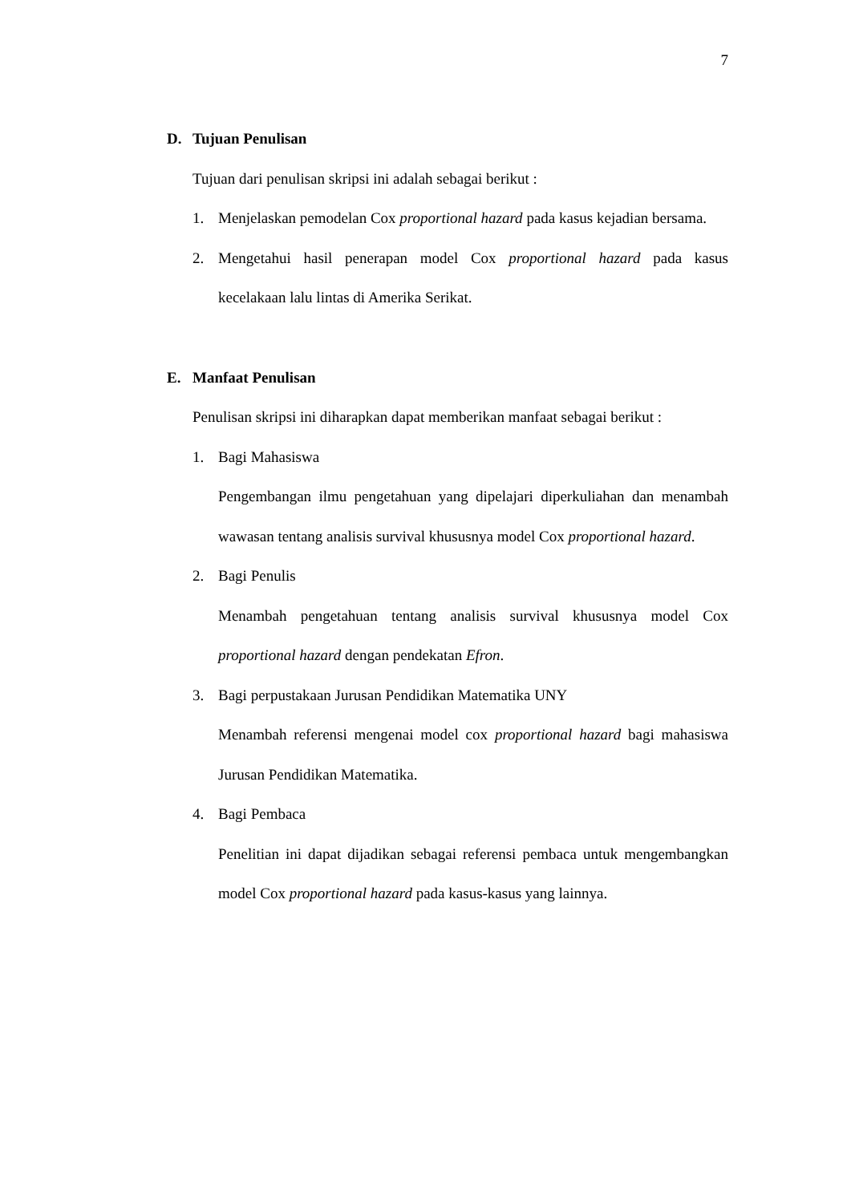7
D. Tujuan Penulisan
Tujuan dari penulisan skripsi ini adalah sebagai berikut :
1. Menjelaskan pemodelan Cox proportional hazard pada kasus kejadian bersama.
2. Mengetahui hasil penerapan model Cox proportional hazard pada kasus kecelakaan lalu lintas di Amerika Serikat.
E. Manfaat Penulisan
Penulisan skripsi ini diharapkan dapat memberikan manfaat sebagai berikut :
1. Bagi Mahasiswa
Pengembangan ilmu pengetahuan yang dipelajari diperkuliahan dan menambah wawasan tentang analisis survival khususnya model Cox proportional hazard.
2. Bagi Penulis
Menambah pengetahuan tentang analisis survival khususnya model Cox proportional hazard dengan pendekatan Efron.
3. Bagi perpustakaan Jurusan Pendidikan Matematika UNY
Menambah referensi mengenai model cox proportional hazard bagi mahasiswa Jurusan Pendidikan Matematika.
4. Bagi Pembaca
Penelitian ini dapat dijadikan sebagai referensi pembaca untuk mengembangkan model Cox proportional hazard pada kasus-kasus yang lainnya.